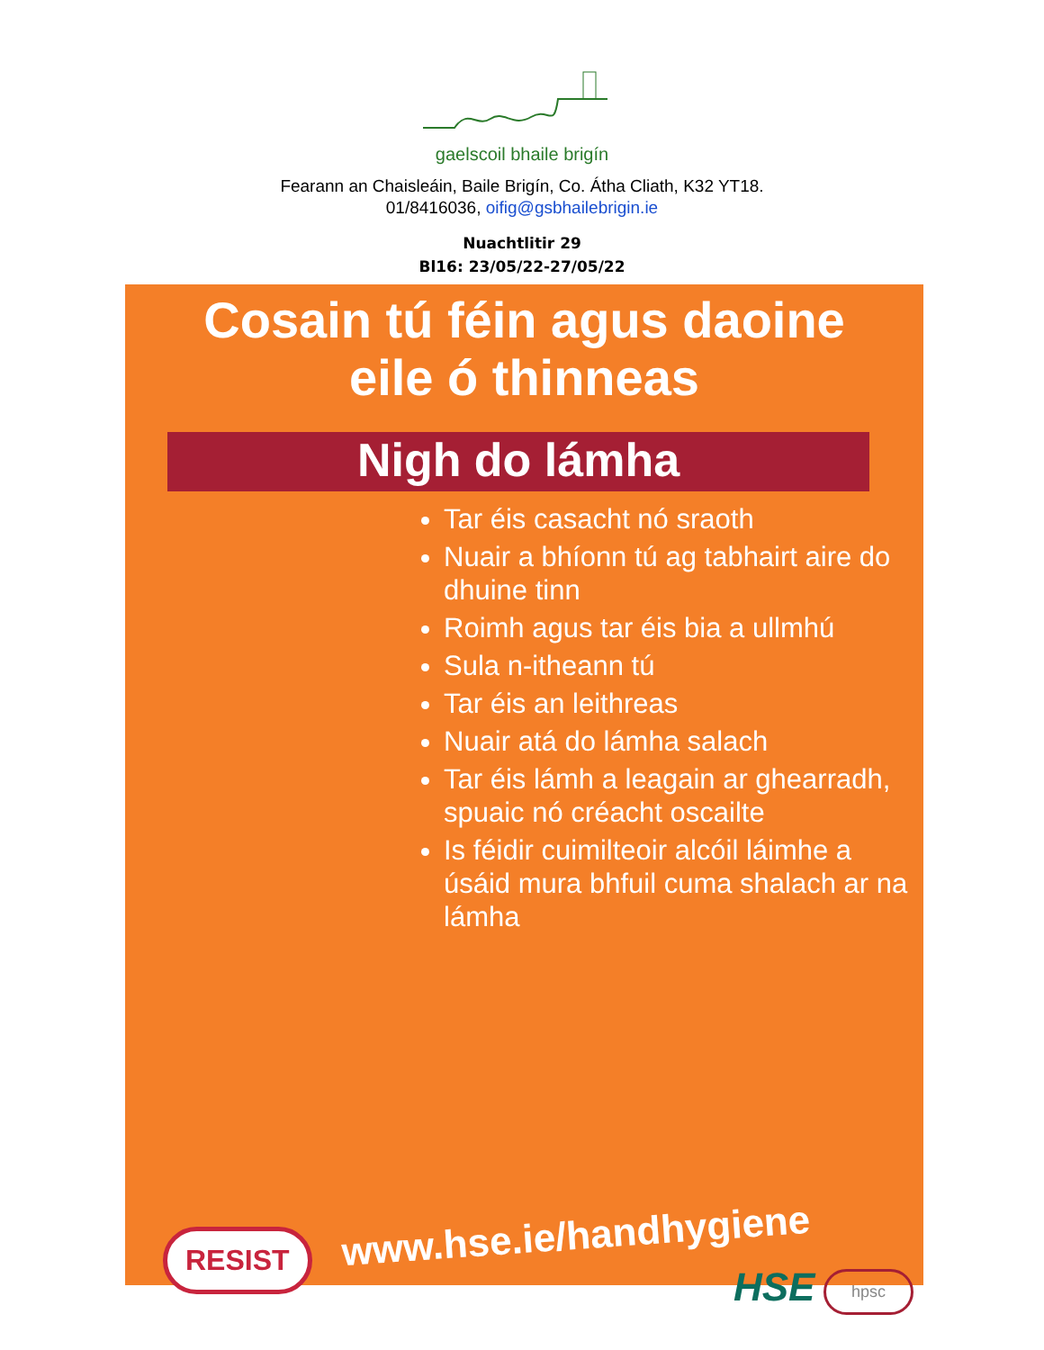gaelscoil bhaile brigín
Fearann an Chaisleáin, Baile Brigín, Co. Átha Cliath, K32 YT18.
01/8416036, oifig@gsbhailebrigin.ie
Nuachtlitir 29
Bl16: 23/05/22-27/05/22
Cosain tú féin agus daoine
eile ó thinneas
Nigh do lámha
Tar éis casacht nó sraoth
Nuair a bhíonn tú ag tabhairt aire do dhuine tinn
Roimh agus tar éis bia a ullmhú
Sula n-itheann tú
Tar éis an leithreas
Nuair atá do lámha salach
Tar éis lámh a leagain ar ghearradh, spuaic nó créacht oscailte
Is féidir cuimilteoir alcóil láimhe a úsáid mura bhfuil cuma shalach ar na lámha
www.hse.ie/handhygiene
RESIST
HSE hpsc